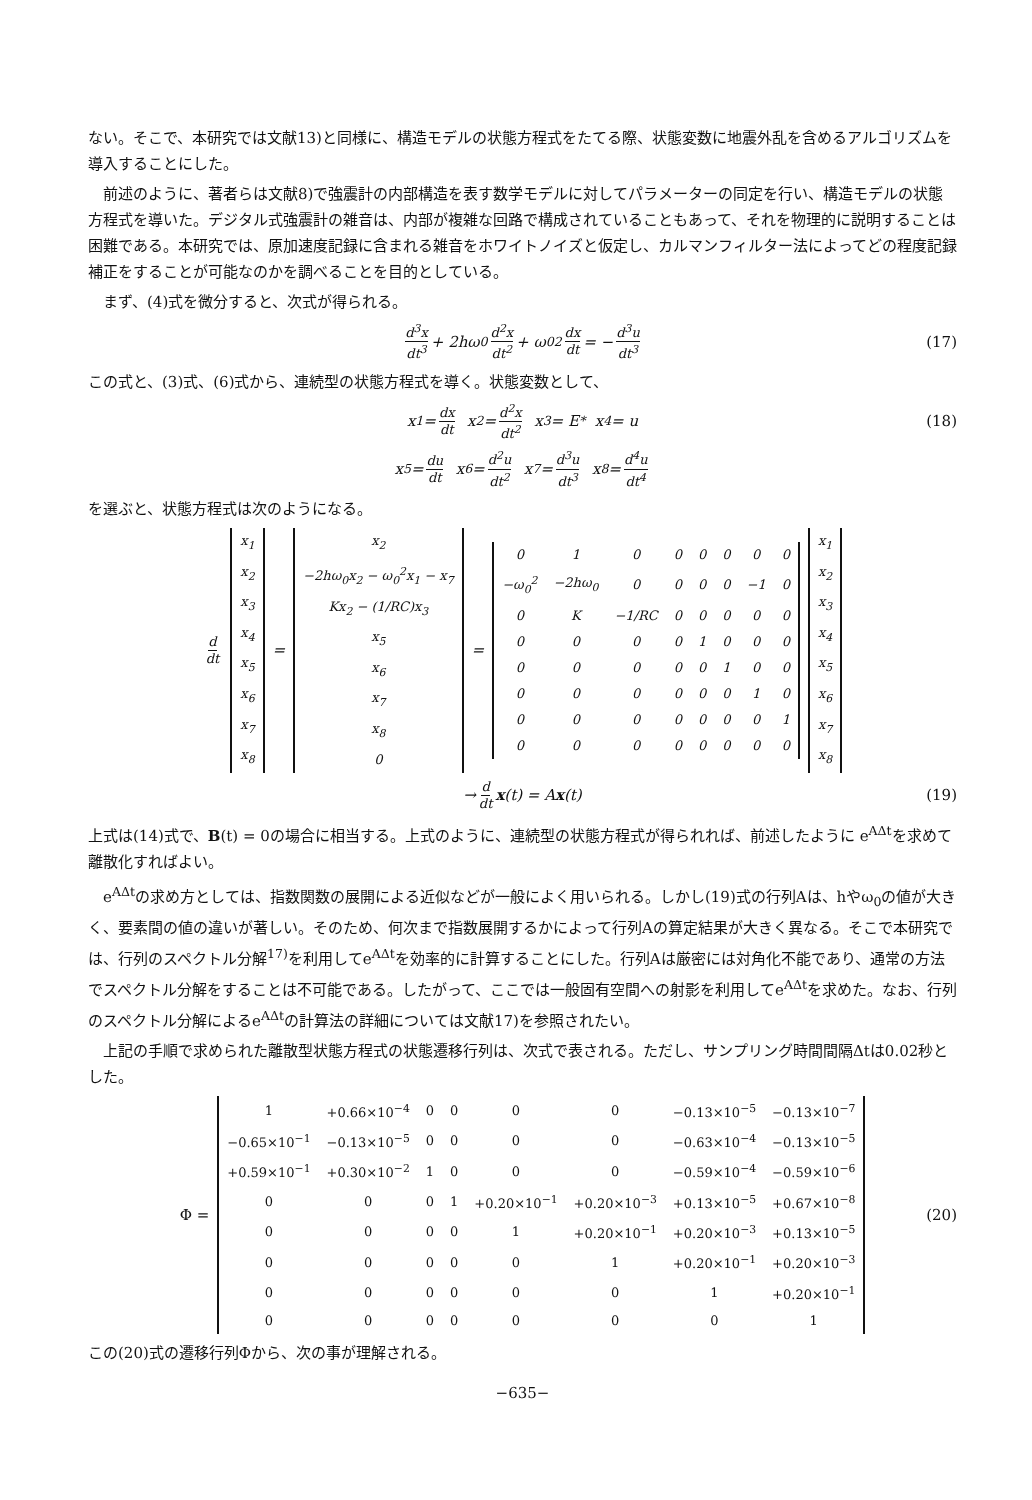ない。そこで、本研究では文献13)と同様に、構造モデルの状態方程式をたてる際、状態変数に地震外乱を含めるアルゴリズムを導入することにした。
前述のように、著者らは文献8)で強震計の内部構造を表す数学モデルに対してパラメーターの同定を行い、構造モデルの状態方程式を導いた。デジタル式強震計の雑音は、内部が複雑な回路で構成されていることもあって、それを物理的に説明することは困難である。本研究では、原加速度記録に含まれる雑音をホワイトノイズと仮定し、カルマンフィルター法によってどの程度記録補正をすることが可能なのかを調べることを目的としている。
まず、(4)式を微分すると、次式が得られる。
d<sup>3</sup>x dt<sup>3</sup> + 2hω<sub>0</sub> d<sup>2</sup>x dt<sup>2</sup> + ω<sub>0</sub><sup>2</sup> dx dt = − d<sup>3</sup>u dt<sup>3</sup> (17)
この式と、(3)式、(6)式から、連続型の状態方程式を導く。状態変数として、
x<sub>1</sub> = dx dt x<sub>2</sub> = d<sup>2</sup>x dt<sup>2</sup> x<sub>3</sub> = E<sub>*</sub> x<sub>4</sub> = u (18)
x<sub>5</sub> = du dt x<sub>6</sub> = d<sup>2</sup>u dt<sup>2</sup> x<sub>7</sub> = d<sup>3</sup>u dt<sup>3</sup> x<sub>8</sub> = d<sup>4</sup>u dt<sup>4</sup>
を選ぶと、状態方程式は次のようになる。
d dt
| x<sub>1</sub> |
| x<sub>2</sub> |
| x<sub>3</sub> |
| x<sub>4</sub> |
| x<sub>5</sub> |
| x<sub>6</sub> |
| x<sub>7</sub> |
| x<sub>8</sub> |
=
| x<sub>2</sub> |
| −2hω<sub>0</sub>x<sub>2</sub> − ω<sub>0</sub><sup>2</sup>x<sub>1</sub> − x<sub>7</sub> |
| Kx<sub>2</sub> − (1/RC)x<sub>3</sub> |
| x<sub>5</sub> |
| x<sub>6</sub> |
| x<sub>7</sub> |
| x<sub>8</sub> |
| 0 |
=
| 0 | 1 | 0 | 0 | 0 | 0 | 0 | 0 |
| −ω<sub>0</sub><sup>2</sup> | −2hω<sub>0</sub> | 0 | 0 | 0 | 0 | −1 | 0 |
| 0 | K | −1/RC | 0 | 0 | 0 | 0 | 0 |
| 0 | 0 | 0 | 0 | 1 | 0 | 0 | 0 |
| 0 | 0 | 0 | 0 | 0 | 1 | 0 | 0 |
| 0 | 0 | 0 | 0 | 0 | 0 | 1 | 0 |
| 0 | 0 | 0 | 0 | 0 | 0 | 0 | 1 |
| 0 | 0 | 0 | 0 | 0 | 0 | 0 | 0 |
| x<sub>1</sub> |
| x<sub>2</sub> |
| x<sub>3</sub> |
| x<sub>4</sub> |
| x<sub>5</sub> |
| x<sub>6</sub> |
| x<sub>7</sub> |
| x<sub>8</sub> |
→ d dt x (t) = A x (t) (19)
上式は(14)式で、B(t) = 0の場合に相当する。上式のように、連続型の状態方程式が得られれば、前述したように e<sup>AΔt</sup>を求めて離散化すればよい。
e<sup>AΔt</sup>の求め方としては、指数関数の展開による近似などが一般によく用いられる。しかし(19)式の行列Aは、hやω<sub>0</sub>の値が大きく、要素間の値の違いが著しい。そのため、何次まで指数展開するかによって行列Aの算定結果が大きく異なる。そこで本研究では、行列のスペクトル分解<sup>17)</sup>を利用してe<sup>AΔt</sup>を効率的に計算することにした。行列Aは厳密には対角化不能であり、通常の方法でスペクトル分解をすることは不可能である。したがって、ここでは一般固有空間への射影を利用してe<sup>AΔt</sup>を求めた。なお、行列のスペクトル分解によるe<sup>AΔt</sup>の計算法の詳細については文献17)を参照されたい。
上記の手順で求められた離散型状態方程式の状態遷移行列は、次式で表される。ただし、サンプリング時間間隔Δtは0.02秒とした。
Φ =
| 1 | +0.66×10<sup>−4</sup> | 0 | 0 | 0 | 0 | −0.13×10<sup>−5</sup> | −0.13×10<sup>−7</sup> |
| −0.65×10<sup>−1</sup> | −0.13×10<sup>−5</sup> | 0 | 0 | 0 | 0 | −0.63×10<sup>−4</sup> | −0.13×10<sup>−5</sup> |
| +0.59×10<sup>−1</sup> | +0.30×10<sup>−2</sup> | 1 | 0 | 0 | 0 | −0.59×10<sup>−4</sup> | −0.59×10<sup>−6</sup> |
| 0 | 0 | 0 | 1 | +0.20×10<sup>−1</sup> | +0.20×10<sup>−3</sup> | +0.13×10<sup>−5</sup> | +0.67×10<sup>−8</sup> |
| 0 | 0 | 0 | 0 | 1 | +0.20×10<sup>−1</sup> | +0.20×10<sup>−3</sup> | +0.13×10<sup>−5</sup> |
| 0 | 0 | 0 | 0 | 0 | 1 | +0.20×10<sup>−1</sup> | +0.20×10<sup>−3</sup> |
| 0 | 0 | 0 | 0 | 0 | 0 | 1 | +0.20×10<sup>−1</sup> |
| 0 | 0 | 0 | 0 | 0 | 0 | 0 | 1 |
(20)
この(20)式の遷移行列Φから、次の事が理解される。
−635−